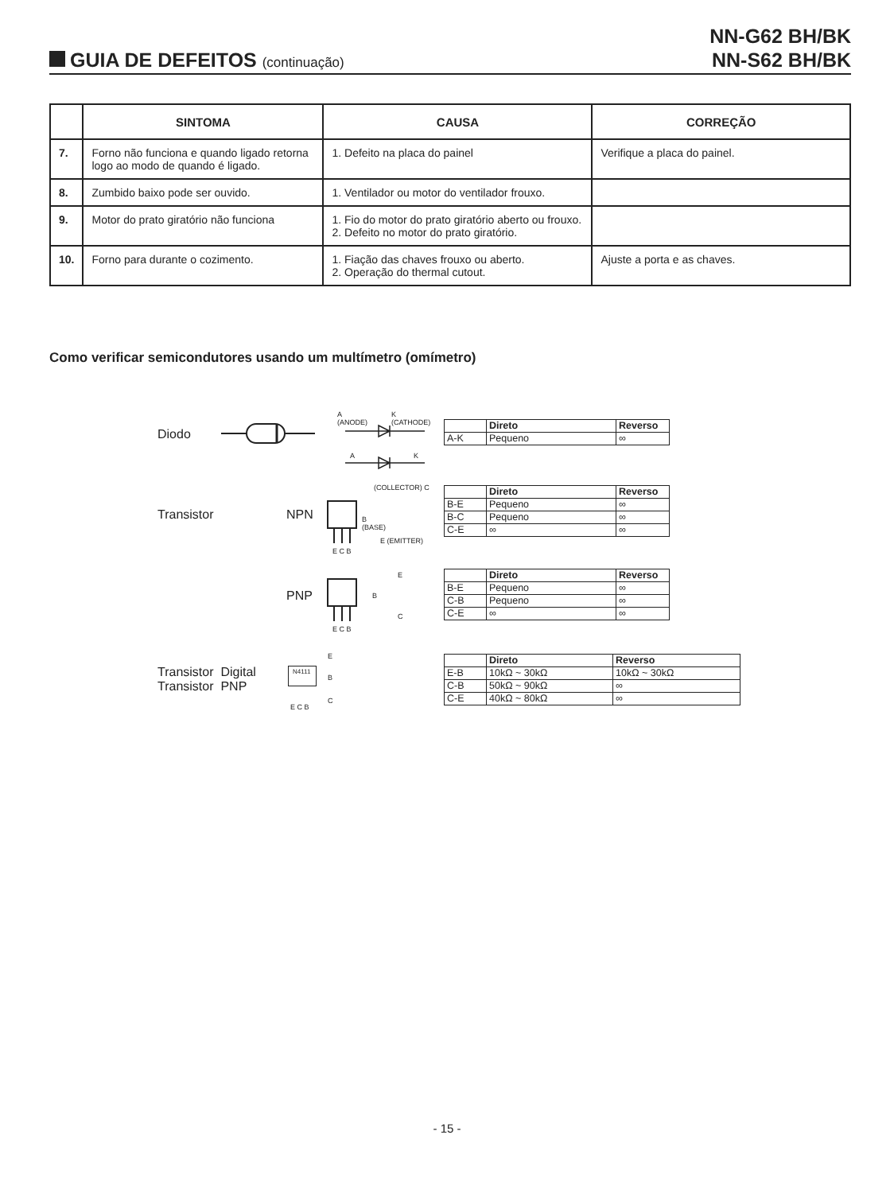NN-G62 BH/BK
NN-S62 BH/BK
GUIA DE DEFEITOS (continuação)
| | SINTOMA | CAUSA | CORREÇÃO |
| --- | --- | --- | --- |
| 7. | Forno não funciona e quando ligado retorna logo ao modo de quando é ligado. | 1. Defeito na placa do painel | Verifique a placa do painel. |
| 8. | Zumbido baixo pode ser ouvido. | 1. Ventilador ou motor do ventilador frouxo. | |
| 9. | Motor do prato giratório não funciona | 1. Fio do motor do prato giratório aberto ou frouxo. 2. Defeito no motor do prato giratório. | |
| 10. | Forno para durante o cozimento. | 1. Fiação das chaves frouxo ou aberto. 2. Operação do thermal cutout. | Ajuste a porta e as chaves. |
Como verificar semicondutores usando um multímetro (omímetro)
Diodo
A
(ANODE)
K
(CATHODE)
A K
| | Direto | Reverso |
| A-K | Pequeno | ∞ |
Transistor NPN
(COLLECTOR) C
B
(BASE)
E (EMITTER)
E C B
| | Direto | Reverso |
| B-E | Pequeno | ∞ |
| B-C | Pequeno | ∞ |
| C-E | ∞ | ∞ |
PNP
E
B
C
E C B
| | Direto | Reverso |
| B-E | Pequeno | ∞ |
| C-B | Pequeno | ∞ |
| C-E | ∞ | ∞ |
Transistor Digital
Transistor PNP
N4111
E C B
E
B
C
| | Direto | Reverso |
| E-B | 10kΩ ~ 30kΩ | 10kΩ ~ 30kΩ |
| C-B | 50kΩ ~ 90kΩ | ∞ |
| C-E | 40kΩ ~ 80kΩ | ∞ |
- 15 -